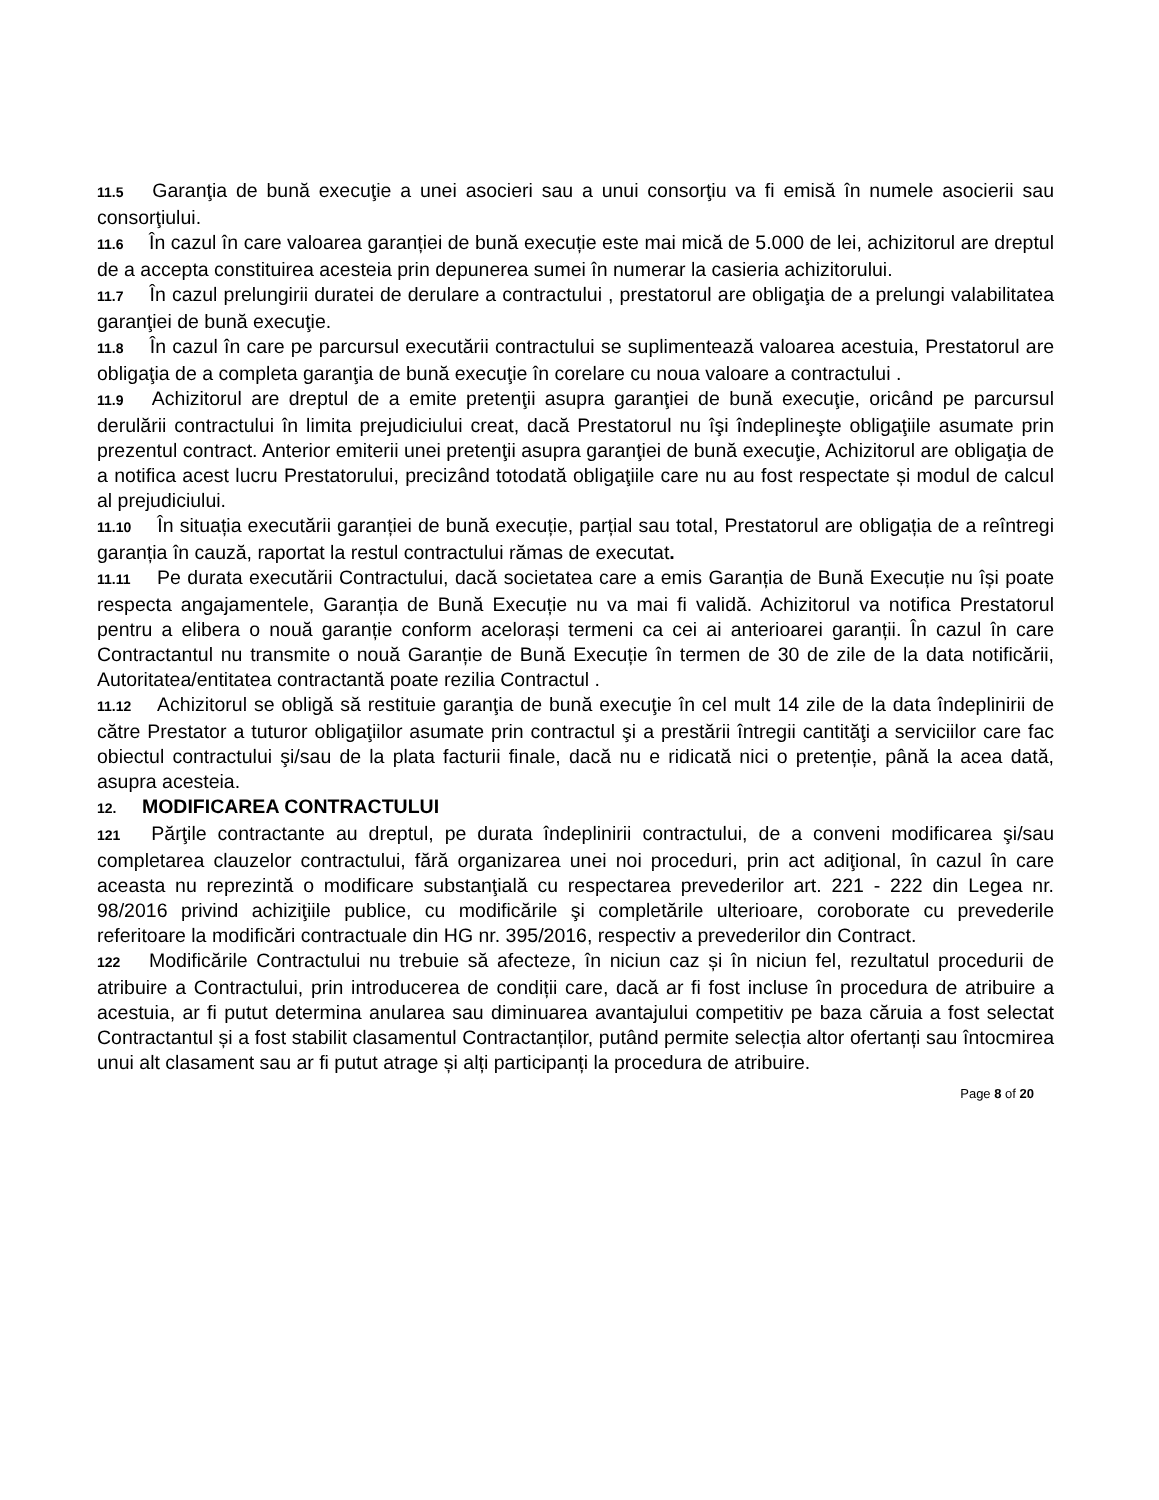11.5 Garanţia de bună execuţie a unei asocieri sau a unui consorţiu va fi emisă în numele asocierii sau consorţiului.
11.6 În cazul în care valoarea garanției de bună execuție este mai mică de 5.000 de lei, achizitorul are dreptul de a accepta constituirea acesteia prin depunerea sumei în numerar la casieria achizitorului.
11.7 În cazul prelungirii duratei de derulare a contractului , prestatorul are obligaţia de a prelungi valabilitatea garanţiei de bună execuţie.
11.8 În cazul în care pe parcursul executării contractului se suplimentează valoarea acestuia, Prestatorul are obligaţia de a completa garanţia de bună execuţie în corelare cu noua valoare a contractului .
11.9 Achizitorul are dreptul de a emite pretenţii asupra garanţiei de bună execuţie, oricând pe parcursul derulării contractului în limita prejudiciului creat, dacă Prestatorul nu îşi îndeplineşte obligaţiile asumate prin prezentul contract. Anterior emiterii unei pretenţii asupra garanţiei de bună execuţie, Achizitorul are obligaţia de a notifica acest lucru Prestatorului, precizând totodată obligaţiile care nu au fost respectate și modul de calcul al prejudiciului.
11.10 În situația executării garanției de bună execuție, parțial sau total, Prestatorul are obligația de a reîntregi garanția în cauză, raportat la restul contractului rămas de executat.
11.11 Pe durata executării Contractului, dacă societatea care a emis Garanția de Bună Execuție nu își poate respecta angajamentele, Garanția de Bună Execuție nu va mai fi validă. Achizitorul va notifica Prestatorul pentru a elibera o nouă garanție conform acelorași termeni ca cei ai anterioarei garanții. În cazul în care Contractantul nu transmite o nouă Garanție de Bună Execuție în termen de 30 de zile de la data notificării, Autoritatea/entitatea contractantă poate rezilia Contractul .
11.12 Achizitorul se obligă să restituie garanţia de bună execuţie în cel mult 14 zile de la data îndeplinirii de către Prestator a tuturor obligaţiilor asumate prin contractul şi a prestării întregii cantităţi a serviciilor care fac obiectul contractului şi/sau de la plata facturii finale, dacă nu e ridicată nici o pretenție, până la acea dată, asupra acesteia.
12. MODIFICAREA CONTRACTULUI
121 Părţile contractante au dreptul, pe durata îndeplinirii contractului, de a conveni modificarea şi/sau completarea clauzelor contractului, fără organizarea unei noi proceduri, prin act adiţional, în cazul în care aceasta nu reprezintă o modificare substanţială cu respectarea prevederilor art. 221 - 222 din Legea nr. 98/2016 privind achiziţiile publice, cu modificările şi completările ulterioare, coroborate cu prevederile referitoare la modificări contractuale din HG nr. 395/2016, respectiv a prevederilor din Contract.
122 Modificările Contractului nu trebuie să afecteze, în niciun caz și în niciun fel, rezultatul procedurii de atribuire a Contractului, prin introducerea de condiții care, dacă ar fi fost incluse în procedura de atribuire a acestuia, ar fi putut determina anularea sau diminuarea avantajului competitiv pe baza căruia a fost selectat Contractantul și a fost stabilit clasamentul Contractanților, putând permite selecția altor ofertanți sau întocmirea unui alt clasament sau ar fi putut atrage și alți participanți la procedura de atribuire.
Page 8 of 20